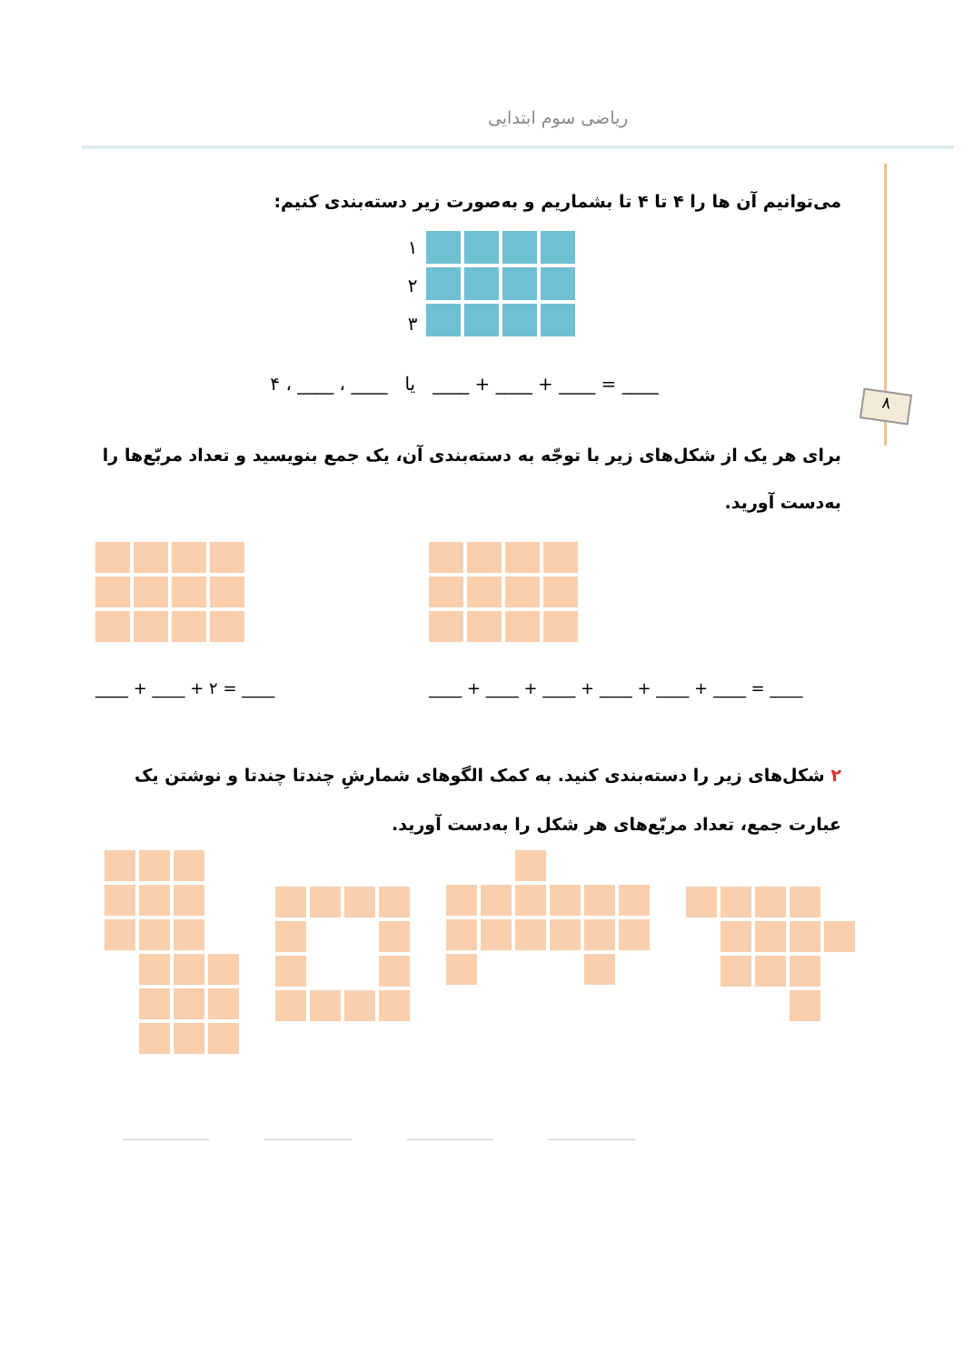ریاضی سوم ابتدایی
۸
می‌توانیم آن ها را ۴ تا ۴ تا بشماریم و به‌صورت زیر دسته‌بندی کنیم:
۱
۲
۳
۴ ، ____ ، ____ یا ____ + ____ + ____ = ____
برای هر یک از شکل‌های زیر با توجّه به دسته‌بندی آن، یک جمع بنویسید و تعداد مربّع‌ها را به‌دست آورید.
____ + ____ + ۲ = ____ ____ + ____ + ____ + ____ + ____ + ____ = ____
۲ شکل‌های زیر را دسته‌بندی کنید. به کمک الگوهای شمارشِ چندتا چندتا و نوشتن یک عبارت جمع، تعداد مربّع‌های هر شکل را به‌دست آورید.
____________ ____________ ____________ ____________